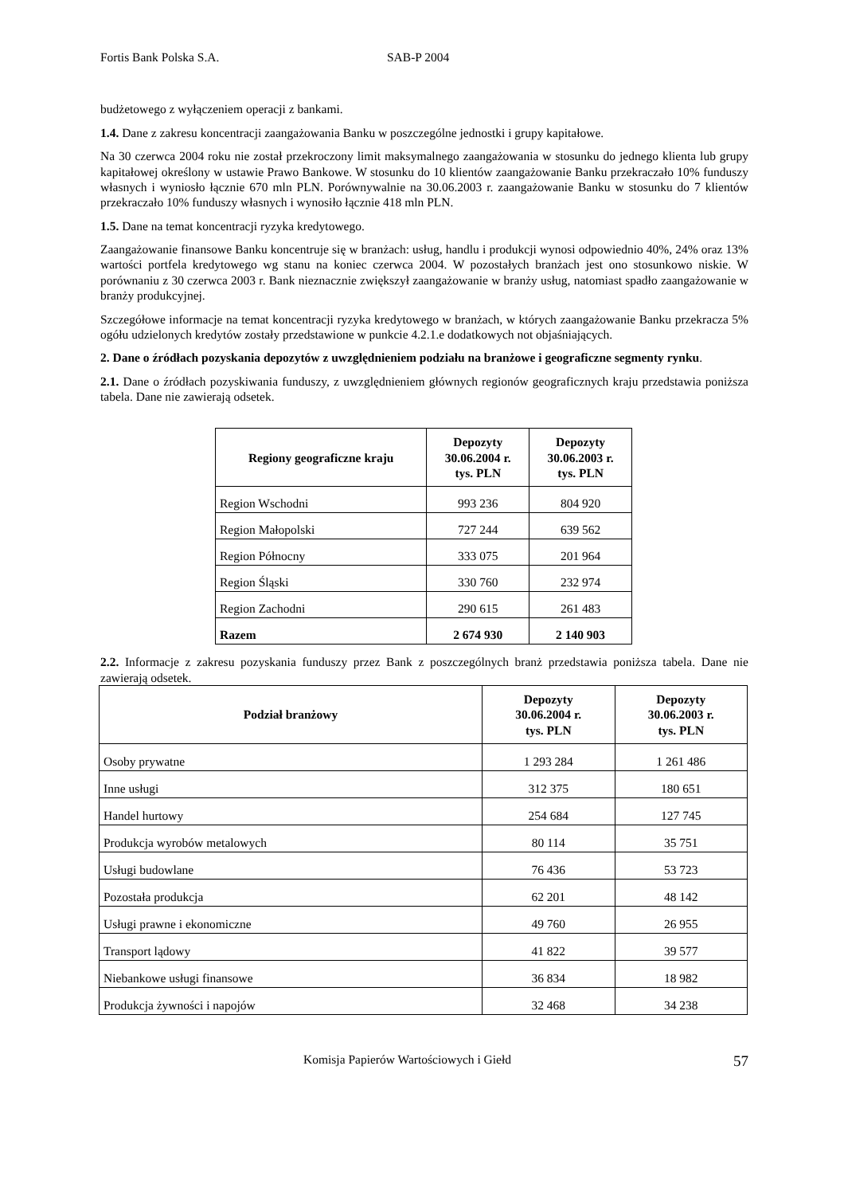Fortis Bank Polska S.A. SAB-P 2004
budżetowego z wyłączeniem operacji z bankami.
1.4. Dane z zakresu koncentracji zaangażowania Banku w poszczególne jednostki i grupy kapitałowe.
Na 30 czerwca 2004 roku nie został przekroczony limit maksymalnego zaangażowania w stosunku do jednego klienta lub grupy kapitałowej określony w ustawie Prawo Bankowe. W stosunku do 10 klientów zaangażowanie Banku przekraczało 10% funduszy własnych i wyniosło łącznie 670 mln PLN. Porównywalnie na 30.06.2003 r. zaangażowanie Banku w stosunku do 7 klientów przekraczało 10% funduszy własnych i wynosiło łącznie 418 mln PLN.
1.5. Dane na temat koncentracji ryzyka kredytowego.
Zaangażowanie finansowe Banku koncentruje się w branżach: usług, handlu i produkcji wynosi odpowiednio 40%, 24% oraz 13% wartości portfela kredytowego wg stanu na koniec czerwca 2004. W pozostałych branżach jest ono stosunkowo niskie. W porównaniu z 30 czerwca 2003 r. Bank nieznacznie zwiększył zaangażowanie w branży usług, natomiast spadło zaangażowanie w branży produkcyjnej.
Szczegółowe informacje na temat koncentracji ryzyka kredytowego w branżach, w których zaangażowanie Banku przekracza 5% ogółu udzielonych kredytów zostały przedstawione w punkcie 4.2.1.e dodatkowych not objaśniających.
2. Dane o źródłach pozyskania depozytów z uwzględnieniem podziału na branżowe i geograficzne segmenty rynku.
2.1. Dane o źródłach pozyskiwania funduszy, z uwzględnieniem głównych regionów geograficznych kraju przedstawia poniższa tabela. Dane nie zawierają odsetek.
| Regiony geograficzne kraju | Depozyty 30.06.2004 r. tys. PLN | Depozyty 30.06.2003 r. tys. PLN |
| --- | --- | --- |
| Region Wschodni | 993 236 | 804 920 |
| Region Małopolski | 727 244 | 639 562 |
| Region Północny | 333 075 | 201 964 |
| Region Śląski | 330 760 | 232 974 |
| Region Zachodni | 290 615 | 261 483 |
| Razem | 2 674 930 | 2 140 903 |
2.2. Informacje z zakresu pozyskania funduszy przez Bank z poszczególnych branż przedstawia poniższa tabela. Dane nie zawierają odsetek.
| Podział branżowy | Depozyty 30.06.2004 r. tys. PLN | Depozyty 30.06.2003 r. tys. PLN |
| --- | --- | --- |
| Osoby prywatne | 1 293 284 | 1 261 486 |
| Inne usługi | 312 375 | 180 651 |
| Handel hurtowy | 254 684 | 127 745 |
| Produkcja wyrobów metalowych | 80 114 | 35 751 |
| Usługi budowlane | 76 436 | 53 723 |
| Pozostała produkcja | 62 201 | 48 142 |
| Usługi prawne i ekonomiczne | 49 760 | 26 955 |
| Transport lądowy | 41 822 | 39 577 |
| Niebankowe usługi finansowe | 36 834 | 18 982 |
| Produkcja żywności i napojów | 32 468 | 34 238 |
Komisja Papierów Wartościowych i Giełd 57